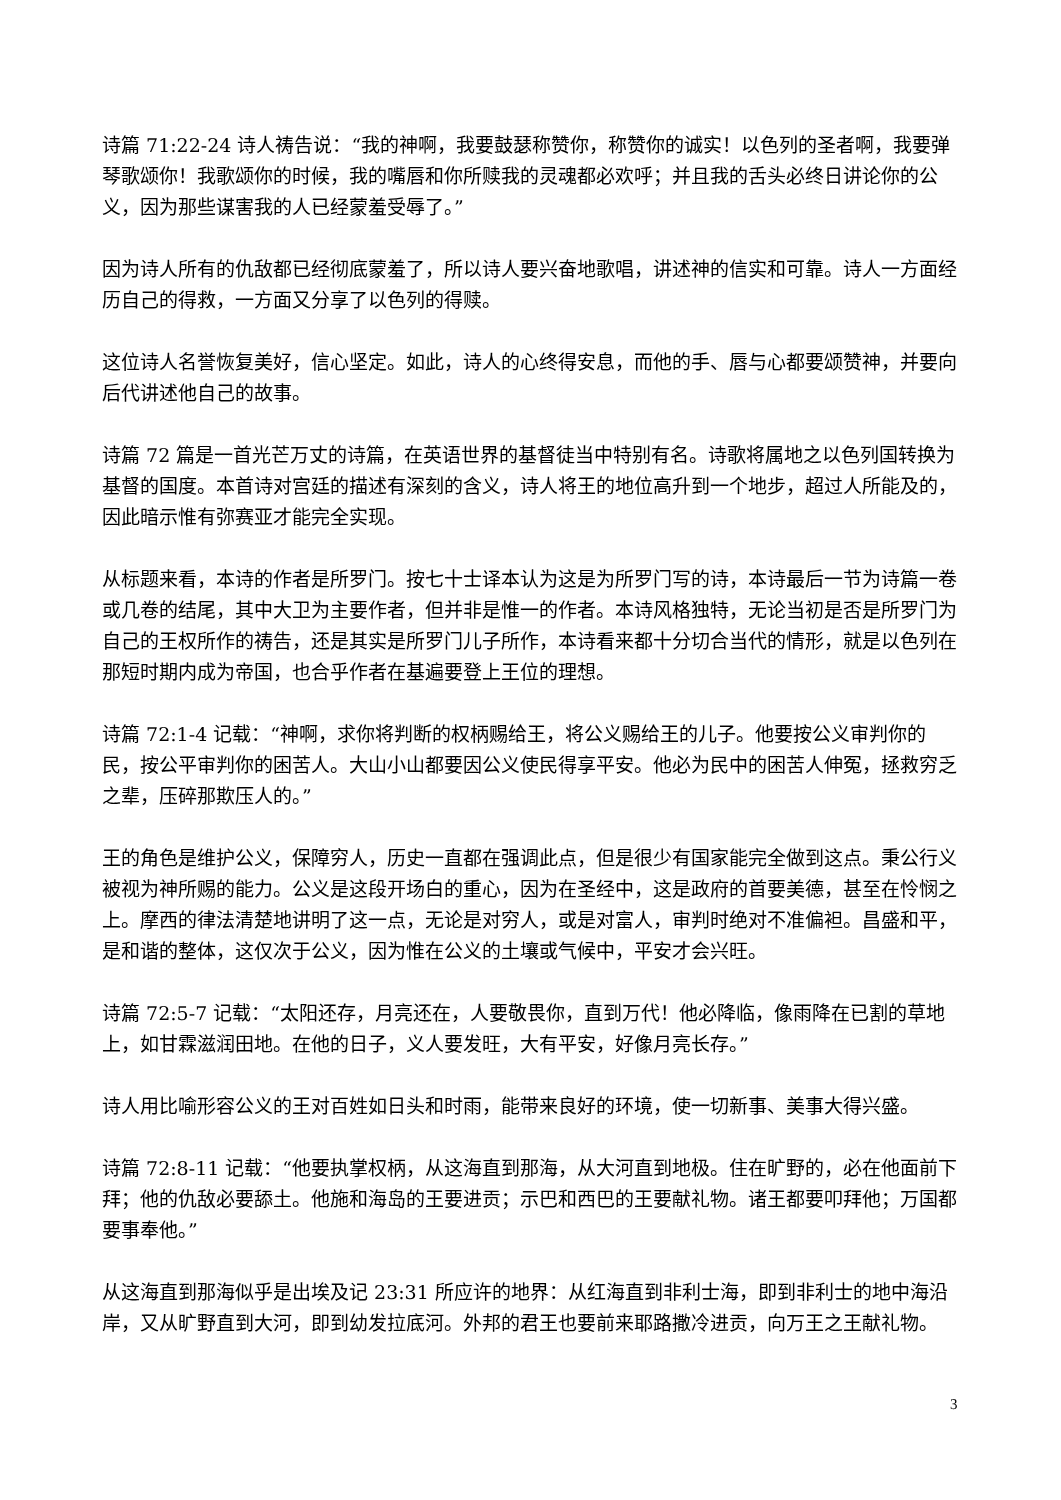诗篇 71:22-24 诗人祷告说：“我的神啊，我要鼓瑟称赞你，称赞你的诚实！以色列的圣者啊，我要弹琴歌颂你！我歌颂你的时候，我的嘴唇和你所赎我的灵魂都必欢呼；并且我的舌头必终日讲论你的公义，因为那些谋害我的人已经蒙羞受辱了。”
因为诗人所有的仇敌都已经彻底蒙羞了，所以诗人要兴奋地歌唱，讲述神的信实和可靠。诗人一方面经历自己的得救，一方面又分享了以色列的得赎。
这位诗人名誉恢复美好，信心坚定。如此，诗人的心终得安息，而他的手、唇与心都要颂赞神，并要向后代讲述他自己的故事。
诗篇 72 篇是一首光芒万丈的诗篇，在英语世界的基督徒当中特别有名。诗歌将属地之以色列国转换为基督的国度。本首诗对宫廷的描述有深刻的含义，诗人将王的地位高升到一个地步，超过人所能及的，因此暗示惟有弥赛亚才能完全实现。
从标题来看，本诗的作者是所罗门。按七十士译本认为这是为所罗门写的诗，本诗最后一节为诗篇一卷或几卷的结尾，其中大卫为主要作者，但并非是惟一的作者。本诗风格独特，无论当初是否是所罗门为自己的王权所作的祷告，还是其实是所罗门儿子所作，本诗看来都十分切合当代的情形，就是以色列在那短时期内成为帝国，也合乎作者在基遍要登上王位的理想。
诗篇 72:1-4 记载：“神啊，求你将判断的权柄赐给王，将公义赐给王的儿子。他要按公义审判你的民，按公平审判你的困苦人。大山小山都要因公义使民得享平安。他必为民中的困苦人伸冤，拯救穷乏之辈，压碎那欺压人的。”
王的角色是维护公义，保障穷人，历史一直都在强调此点，但是很少有国家能完全做到这点。秉公行义被视为神所赐的能力。公义是这段开场白的重心，因为在圣经中，这是政府的首要美德，甚至在怜悯之上。摩西的律法清楚地讲明了这一点，无论是对穷人，或是对富人，审判时绝对不准偏袒。昌盛和平，是和谐的整体，这仅次于公义，因为惟在公义的土壤或气候中，平安才会兴旺。
诗篇 72:5-7 记载：“太阳还存，月亮还在，人要敬畏你，直到万代！他必降临，像雨降在已割的草地上，如甘霖滋润田地。在他的日子，义人要发旺，大有平安，好像月亮长存。”
诗人用比喻形容公义的王对百姓如日头和时雨，能带来良好的环境，使一切新事、美事大得兴盛。
诗篇 72:8-11 记载：“他要执掌权柄，从这海直到那海，从大河直到地极。住在旷野的，必在他面前下拜；他的仇敌必要舔土。他施和海岛的王要进贡；示巴和西巴的王要献礼物。诸王都要叩拜他；万国都要事奉他。”
从这海直到那海似乎是出埃及记 23:31 所应许的地界：从红海直到非利士海，即到非利士的地中海沿岸，又从旷野直到大河，即到幼发拉底河。外邦的君王也要前来耶路撒冷进贡，向万王之王献礼物。
3